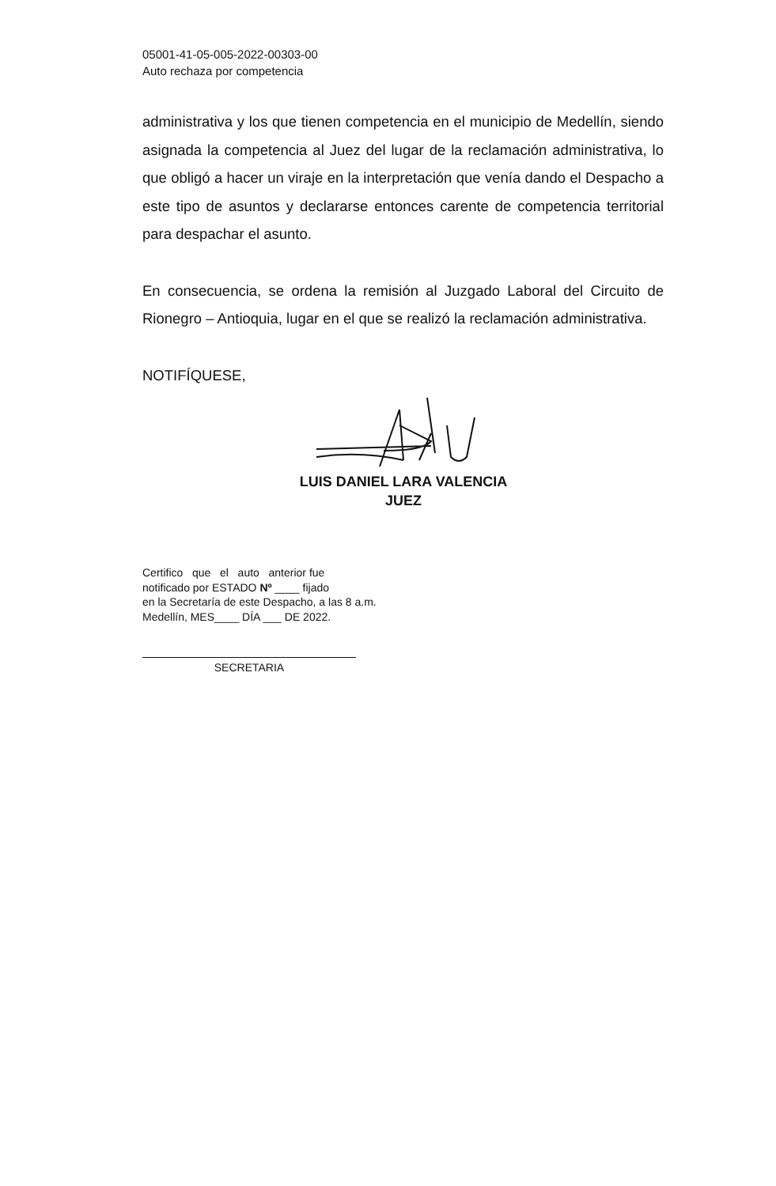05001-41-05-005-2022-00303-00
Auto rechaza por competencia
administrativa y los que tienen competencia en el municipio de Medellín, siendo asignada la competencia al Juez del lugar de la reclamación administrativa, lo que obligó a hacer un viraje en la interpretación que venía dando el Despacho a este tipo de asuntos y declararse entonces carente de competencia territorial para despachar el asunto.
En consecuencia, se ordena la remisión al Juzgado Laboral del Circuito de Rionegro – Antioquia, lugar en el que se realizó la reclamación administrativa.
NOTIFÍQUESE,
LUIS DANIEL LARA VALENCIA
JUEZ
Certifico que el auto anterior fue
notificado por ESTADO Nº ____ fijado
en la Secretaría de este Despacho, a las 8 a.m.
Medellín, MES____ DÍA ___ DE 2022.
SECRETARIA